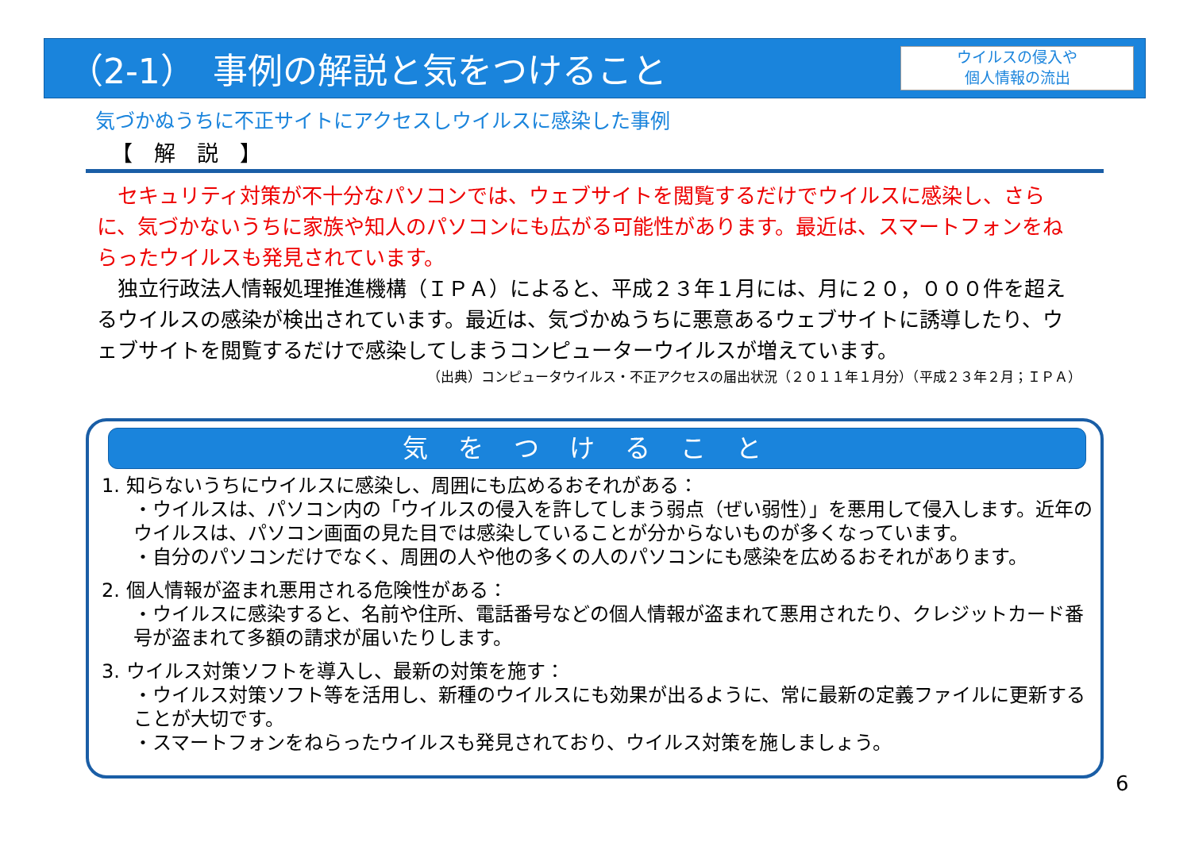（2-1）　事例の解説と気をつけること
ウイルスの侵入や
個人情報の流出
気づかぬうちに不正サイトにアクセスしウイルスに感染した事例
【　解　説　】
　セキュリティ対策が不十分なパソコンでは、ウェブサイトを閲覧するだけでウイルスに感染し、さらに、気づかないうちに家族や知人のパソコンにも広がる可能性があります。最近は、スマートフォンをねらったウイルスも発見されています。
　独立行政法人情報処理推進機構（ＩＰＡ）によると、平成２３年１月には、月に２０，０００件を超えるウイルスの感染が検出されています。最近は、気づかぬうちに悪意あるウェブサイトに誘導したり、ウェブサイトを閲覧するだけで感染してしまうコンピューターウイルスが増えています。
（出典）コンピュータウイルス・不正アクセスの届出状況（２０１１年１月分）（平成２３年２月；ＩＰＡ）
気をつけること
1. 知らないうちにウイルスに感染し、周囲にも広めるおそれがある：
・ウイルスは、パソコン内の「ウイルスの侵入を許してしまう弱点（ぜい弱性）」を悪用して侵入します。近年のウイルスは、パソコン画面の見た目では感染していることが分からないものが多くなっています。
・自分のパソコンだけでなく、周囲の人や他の多くの人のパソコンにも感染を広めるおそれがあります。
2. 個人情報が盗まれ悪用される危険性がある：
・ウイルスに感染すると、名前や住所、電話番号などの個人情報が盗まれて悪用されたり、クレジットカード番号が盗まれて多額の請求が届いたりします。
3. ウイルス対策ソフトを導入し、最新の対策を施す：
・ウイルス対策ソフト等を活用し、新種のウイルスにも効果が出るように、常に最新の定義ファイルに更新することが大切です。
・スマートフォンをねらったウイルスも発見されており、ウイルス対策を施しましょう。
6